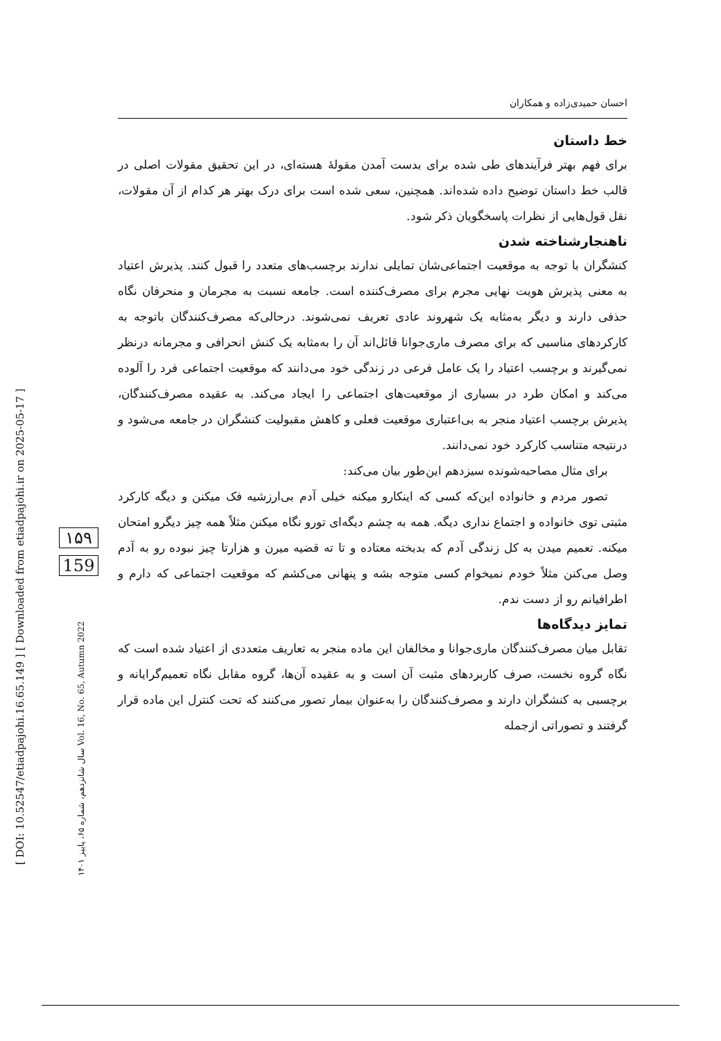[ DOI: 10.52547/etiadpajohi.16.65.149 ] [ Downloaded from etiadpajohi.ir on 2025-05-17 ]
سال شانزدهم، شماره ۶۵، پاییز ۱۴۰۱ Vol. 16, No. 65, Autumn 2022
۱۵۹
159
احسان حمیدی‌زاده و همکاران
خط داستان
برای فهم بهتر فرآیندهای طی شده برای بدست آمدن مقولۀ هسته‌ای، در این تحقیق مقولات اصلی در قالب خط داستان توضیح داده شده‌اند. همچنین، سعی شده است برای درک بهتر هر کدام از آن مقولات، نقل قول‌هایی از نظرات پاسخگویان ذکر شود.
ناهنجارشناخته شدن
کنشگران با توجه به موقعیت اجتماعی‌شان تمایلی ندارند برچسب‌های متعدد را قبول کنند. پذیرش اعتیاد به معنی پذیرش هویت نهایی مجرم برای مصرف‌کننده است. جامعه نسبت به مجرمان و منحرفان نگاه حذفی دارند و دیگر به‌مثابه یک شهروند عادی تعریف نمی‌شوند. درحالی‌که مصرف‌کنندگان باتوجه به کارکردهای مناسبی که برای مصرف ماری‌جوانا قائل‌اند آن را به‌مثابه یک کنش انحرافی و مجرمانه درنظر نمی‌گیرند و برچسب اعتیاد را یک عامل فرعی در زندگی خود می‌دانند که موقعیت اجتماعی فرد را آلوده می‌کند و امکان طرد در بسیاری از موقعیت‌های اجتماعی را ایجاد می‌کند. به عقیده مصرف‌کنندگان، پذیرش برچسب اعتیاد منجر به بی‌اعتباری موقعیت فعلی و کاهش مقبولیت کنشگران در جامعه می‌شود و درنتیجه متناسب کارکرد خود نمی‌دانند.
برای مثال مصاحبه‌شونده سیزدهم این‌طور بیان می‌کند:
تصور مردم و خانواده این‌که کسی که اینکارو میکنه خیلی آدم بی‌ارزشیه فک میکنن و دیگه کارکرد مثبتی توی خانواده و اجتماع نداری دیگه. همه به چشم دیگه‌ای تورو نگاه میکنن مثلاً همه چیز دیگرو امتحان میکنه. تعمیم میدن به کل زندگی آدم که بدبخته معتاده و تا ته قضیه میرن و هزارتا چیز نبوده رو به آدم وصل می‌کنن مثلاً خودم نمیخوام کسی متوجه بشه و پنهانی می‌کشم که موقعیت اجتماعی که دارم و اطرافیانم رو از دست ندم.
تمایز دیدگاه‌ها
تقابل میان مصرف‌کنندگان ماری‌جوانا و مخالفان این ماده منجر به تعاریف متعددی از اعتیاد شده است که نگاه گروه نخست، صرف کاربردهای مثبت آن است و به عقیده آن‌ها، گروه مقابل نگاه تعمیم‌گرایانه و برچسبی به کنشگران دارند و مصرف‌کنندگان را به‌عنوان بیمار تصور می‌کنند که تحت کنترل این ماده قرار گرفتند و تصوراتی ازجمله